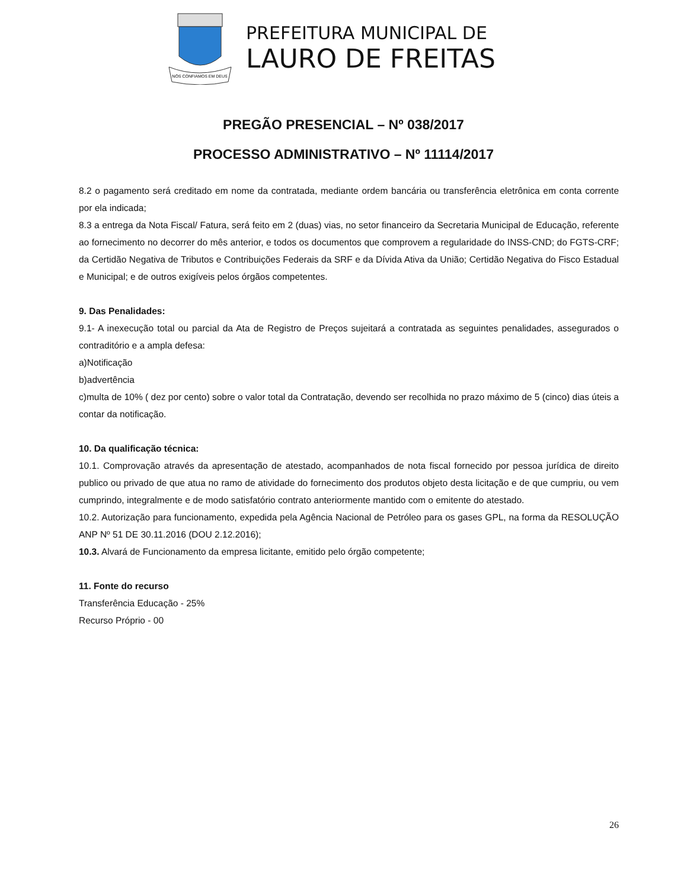NÓS CONFIAMOS EM DEUS
PREFEITURA MUNICIPAL DE
LAURO DE FREITAS
PREGÃO PRESENCIAL – Nº 038/2017
PROCESSO ADMINISTRATIVO – Nº 11114/2017
8.2 o pagamento será creditado em nome da contratada, mediante ordem bancária ou transferência eletrônica em conta corrente por ela indicada;
8.3 a entrega da Nota Fiscal/ Fatura, será feito em 2 (duas) vias, no setor financeiro da Secretaria Municipal de Educação, referente ao fornecimento no decorrer do mês anterior, e todos os documentos que comprovem a regularidade do INSS-CND; do FGTS-CRF; da Certidão Negativa de Tributos e Contribuições Federais da SRF e da Dívida Ativa da União; Certidão Negativa do Fisco Estadual e Municipal; e de outros exigíveis pelos órgãos competentes.
9. Das Penalidades:
9.1- A inexecução total ou parcial da Ata de Registro de Preços sujeitará a contratada as seguintes penalidades, assegurados o contraditório e a ampla defesa:
a)Notificação
b)advertência
c)multa de 10% ( dez por cento) sobre o valor total da Contratação, devendo ser recolhida no prazo máximo de 5 (cinco) dias úteis a contar da notificação.
10. Da qualificação técnica:
10.1. Comprovação através da apresentação de atestado, acompanhados de nota fiscal fornecido por pessoa jurídica de direito publico ou privado de que atua no ramo de atividade do fornecimento dos produtos objeto desta licitação e de que cumpriu, ou vem cumprindo, integralmente e de modo satisfatório contrato anteriormente mantido com o emitente do atestado.
10.2. Autorização para funcionamento, expedida pela Agência Nacional de Petróleo para os gases GPL, na forma da RESOLUÇÃO ANP Nº 51 DE 30.11.2016 (DOU 2.12.2016);
10.3. Alvará de Funcionamento da empresa licitante, emitido pelo órgão competente;
11. Fonte do recurso
Transferência Educação - 25%
Recurso Próprio - 00
26